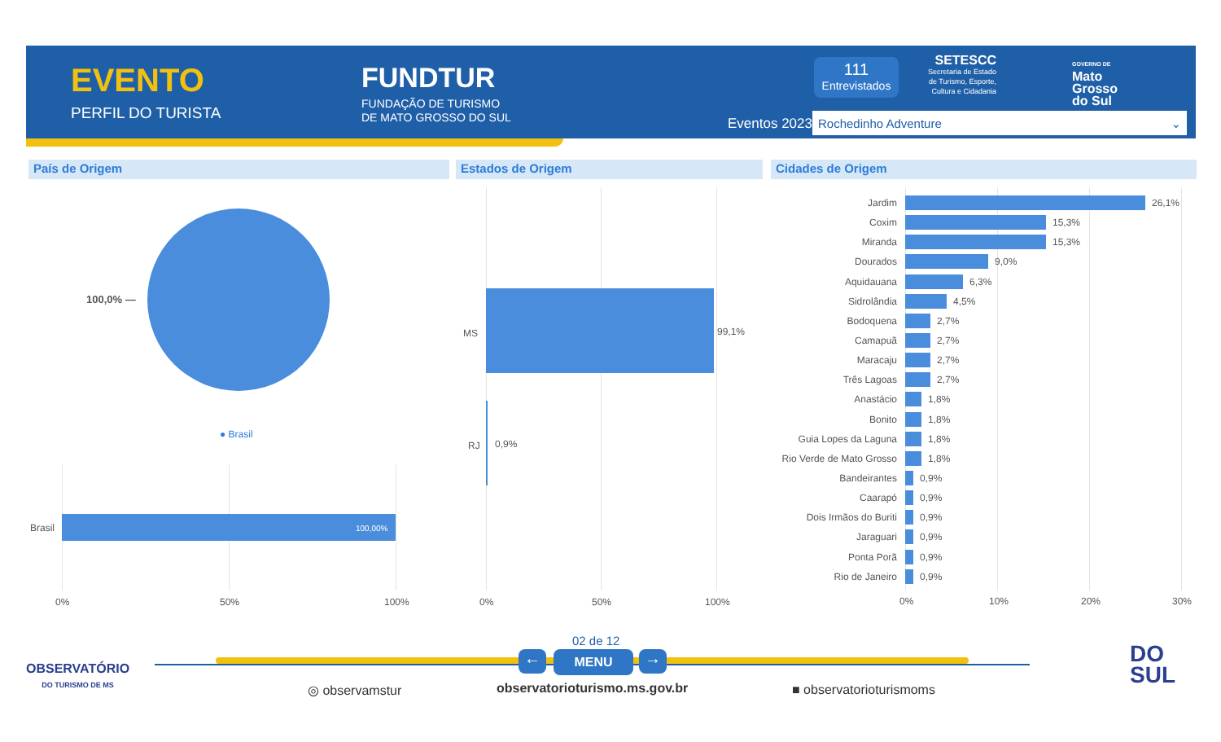EVENTO
PERFIL DO TURISTA
FUNDTUR
FUNDAÇÃO DE TURISMO
DE MATO GROSSO DO SUL
111
Entrevistados
SETESCC
Secretaria de Estado
de Turismo, Esporte,
Cultura e Cidadania
GOVERNO DE
Mato
Grosso
do Sul
Eventos 2023: Rochedinho Adventure ⌄
País de Origem Estados de Origem Cidades de Origem
100,0% —
● Brasil
Brasil 100,00%
0% 50% 100%
MS 99,1%
RJ 0,9%
0% 50% 100%
Jardim 26,1%
Coxim 15,3%
Miranda 15,3%
Dourados 9,0%
Aquidauana 6,3%
Sidrolândia 4,5%
Bodoquena 2,7%
Camapuã 2,7%
Maracaju 2,7%
Três Lagoas 2,7%
Anastácio 1,8%
Bonito 1,8%
Guia Lopes da Laguna 1,8%
Rio Verde de Mato Grosso 1,8%
Bandeirantes 0,9%
Caarapó 0,9%
Dois Irmãos do Buriti 0,9%
Jaraguari 0,9%
Ponta Porã 0,9%
Rio de Janeiro 0,9%
0% 10% 20% 30%
OBSERVATÓRIO
DO TURISMO DE MS
02 de 12
← MENU →
◎ observamstur observatorioturismo.ms.gov.br ■ observatorioturismoms
DO
SUL